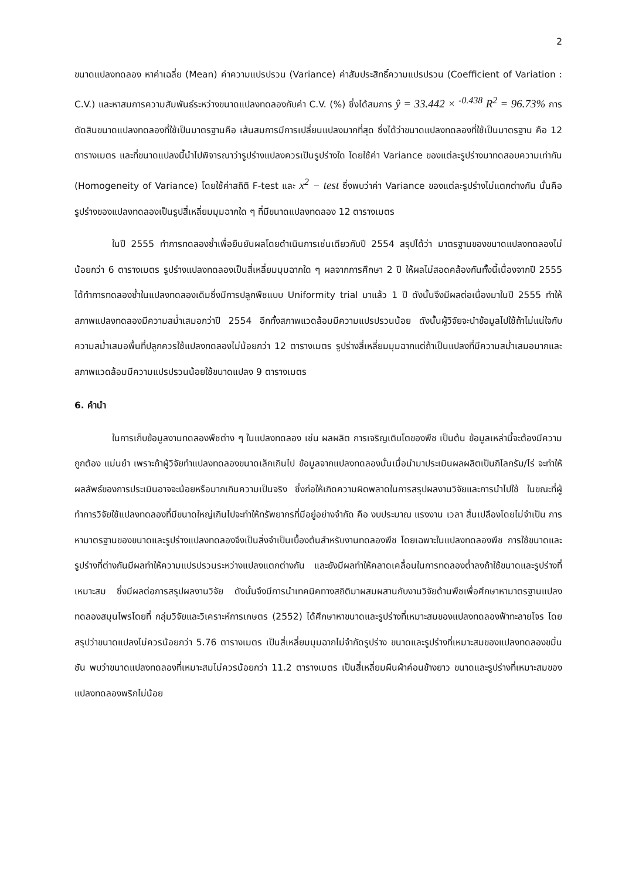2
ขนาดแปลงทดลอง หาค่าเฉลี่ย (Mean) ค่าความแปรปรวน (Variance) ค่าสัมประสิทธิ์ความแปรปรวน (Coefficient of Variation : C.V.) และหาสมการความสัมพันธ์ระหว่างขนาดแปลงทดลองกับค่า C.V. (%) ซึ่งได้สมการ ŷ = 33.442 × <sup>-0.438</sup> R<sup>2</sup> = 96.73% การตัดสินขนาดแปลงทดลองที่ใช้เป็นมาตรฐานคือ เส้นสมการมีการเปลี่ยนแปลงมากที่สุด ซึ่งได้ว่าขนาดแปลงทดลองที่ใช้เป็นมาตรฐาน คือ 12 ตารางเมตร และที่ขนาดแปลงนี้นำไปพิจารณาว่ารูปร่างแปลงควรเป็นรูปร่างใด โดยใช้ค่า Variance ของแต่ละรูปร่างมาทดสอบความเท่ากัน (Homogeneity of Variance) โดยใช้ค่าสถิติ F-test และ x<sup>2</sup> − test ซึ่งพบว่าค่า Variance ของแต่ละรูปร่างไม่แตกต่างกัน นั่นคือรูปร่างของแปลงทดลองเป็นรูปสี่เหลี่ยมมุมฉากใด ๆ ที่มีขนาดแปลงทดลอง 12 ตารางเมตร
ในปี 2555 ทำการทดลองซ้ำเพื่อยืนยันผลโดยดำเนินการเช่นเดียวกับปี 2554 สรุปได้ว่า มาตรฐานของขนาดแปลงทดลองไม่น้อยกว่า 6 ตารางเมตร รูปร่างแปลงทดลองเป็นสี่เหลี่ยมมุมฉากใด ๆ ผลจากการศึกษา 2 ปี ให้ผลไม่สอดคล้องกันทั้งนี้เนื่องจากปี 2555 ได้ทำการทดลองซ้ำในแปลงทดลองเดิมซึ่งมีการปลูกพืชแบบ Uniformity trial มาแล้ว 1 ปี ดังนั้นจึงมีผลต่อเนื่องมาในปี 2555 ทำให้สภาพแปลงทดลองมีความสม่ำเสมอกว่าปี 2554 อีกทั้งสภาพแวดล้อมมีความแปรปรวนน้อย ดังนั้นผู้วิจัยจะนำข้อมูลไปใช้ถ้าไม่แน่ใจกับความสม่ำเสมอพื้นที่ปลูกควรใช้แปลงทดลองไม่น้อยกว่า 12 ตารางเมตร รูปร่างสี่เหลี่ยมมุมฉากแต่ถ้าเป็นแปลงที่มีความสม่ำเสมอมากและสภาพแวดล้อมมีความแปรปรวนน้อยใช้ขนาดแปลง 9 ตารางเมตร
6. คำนำ
ในการเก็บข้อมูลงานทดลองพืชต่าง ๆ ในแปลงทดลอง เช่น ผลผลิต การเจริญเติบโตของพืช เป็นต้น ข้อมูลเหล่านี้จะต้องมีความถูกต้อง แม่นยำ เพราะถ้าผู้วิจัยทำแปลงทดลองขนาดเล็กเกินไป ข้อมูลจากแปลงทดลองนั้นเมื่อนำมาประเมินผลผลิตเป็นกิโลกรัม/ไร่ จะทำให้ผลลัพธ์ของการประเมินอาจจะน้อยหรือมากเกินความเป็นจริง ซึ่งก่อให้เกิดความผิดพลาดในการสรุปผลงานวิจัยและการนำไปใช้ ในขณะที่ผู้ทำการวิจัยใช้แปลงทดลองที่มีขนาดใหญ่เกินไปจะทำให้ทรัพยากรที่มีอยู่อย่างจำกัด คือ งบประมาณ แรงงาน เวลา สิ้นเปลืองโดยไม่จำเป็น การหามาตรฐานของขนาดและรูปร่างแปลงทดลองจึงเป็นสิ่งจำเป็นเบื้องต้นสำหรับงานทดลองพืช โดยเฉพาะในแปลงทดลองพืช การใช้ขนาดและรูปร่างที่ต่างกันมีผลทำให้ความแปรปรวนระหว่างแปลงแตกต่างกัน และยังมีผลทำให้คลาดเคลื่อนในการทดลองต่ำลงถ้าใช้ขนาดและรูปร่างที่เหมาะสม ซึ่งมีผลต่อการสรุปผลงานวิจัย ดังนั้นจึงมีการนำเทคนิคทางสถิติมาผสมผสานกับงานวิจัยด้านพืชเพื่อศึกษาหามาตรฐานแปลงทดลองสมุนไพรโดยที่ กลุ่มวิจัยและวิเคราะห์การเกษตร (2552) ได้ศึกษาหาขนาดและรูปร่างที่เหมาะสมของแปลงทดลองฟ้าทะลายโจร โดยสรุปว่าขนาดแปลงไม่ควรน้อยกว่า 5.76 ตารางเมตร เป็นสี่เหลี่ยมมุมฉากไม่จำกัดรูปร่าง ขนาดและรูปร่างที่เหมาะสมของแปลงทดลองขมิ้นชัน พบว่าขนาดแปลงทดลองที่เหมาะสมไม่ควรน้อยกว่า 11.2 ตารางเมตร เป็นสี่เหลี่ยมผืนผ้าค่อนข้างยาว ขนาดและรูปร่างที่เหมาะสมของแปลงทดลองพริกไม่น้อย